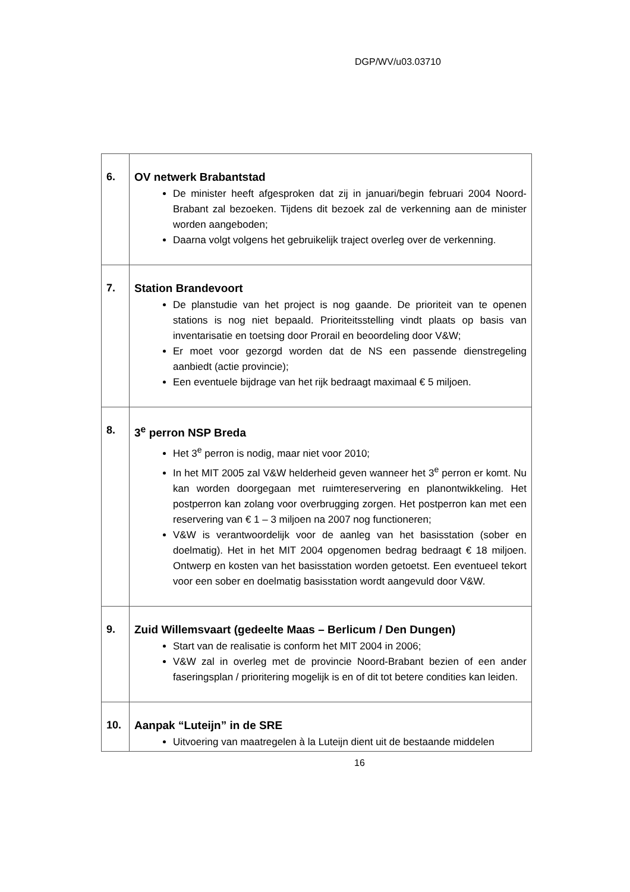DGP/WV/u03.03710
| 6. | OV netwerk Brabantstad De minister heeft afgesproken dat zij in januari/begin februari 2004 Noord-Brabant zal bezoeken. Tijdens dit bezoek zal de verkenning aan de minister worden aangeboden; Daarna volgt volgens het gebruikelijk traject overleg over de verkenning. |
| 7. | Station Brandevoort De planstudie van het project is nog gaande. De prioriteit van te openen stations is nog niet bepaald. Prioriteitsstelling vindt plaats op basis van inventarisatie en toetsing door Prorail en beoordeling door V&W; Er moet voor gezorgd worden dat de NS een passende dienstregeling aanbiedt (actie provincie); Een eventuele bijdrage van het rijk bedraagt maximaal € 5 miljoen. |
| 8. | 3<sup>e</sup> perron NSP Breda Het 3<sup>e</sup> perron is nodig, maar niet voor 2010; In het MIT 2005 zal V&W helderheid geven wanneer het 3<sup>e</sup> perron er komt. Nu kan worden doorgegaan met ruimtereservering en planontwikkeling. Het postperron kan zolang voor overbrugging zorgen. Het postperron kan met een reservering van € 1 – 3 miljoen na 2007 nog functioneren; V&W is verantwoordelijk voor de aanleg van het basisstation (sober en doelmatig). Het in het MIT 2004 opgenomen bedrag bedraagt € 18 miljoen. Ontwerp en kosten van het basisstation worden getoetst. Een eventueel tekort voor een sober en doelmatig basisstation wordt aangevuld door V&W. |
| 9. | Zuid Willemsvaart (gedeelte Maas – Berlicum / Den Dungen) Start van de realisatie is conform het MIT 2004 in 2006; V&W zal in overleg met de provincie Noord-Brabant bezien of een ander faseringsplan / prioritering mogelijk is en of dit tot betere condities kan leiden. |
| 10. | Aanpak “Luteijn” in de SRE Uitvoering van maatregelen à la Luteijn dient uit de bestaande middelen |
16